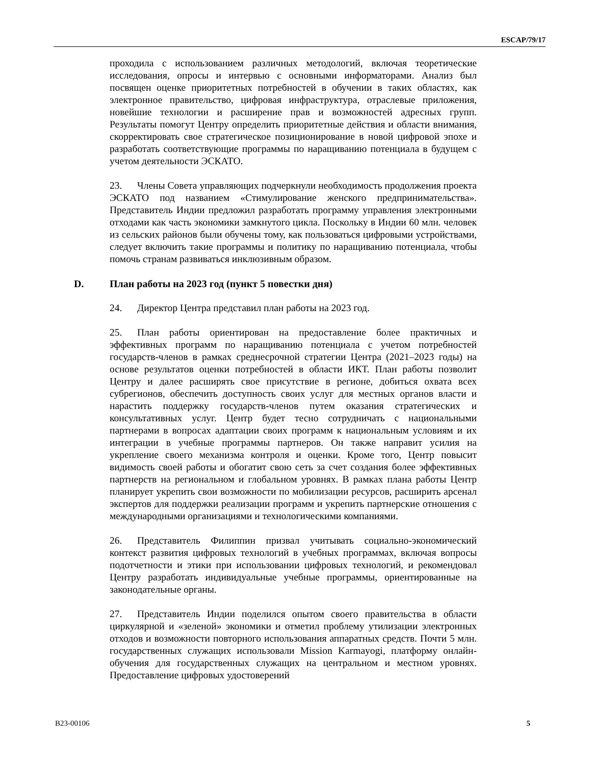ESCAP/79/17
проходила с использованием различных методологий, включая теоретические исследования, опросы и интервью с основными информаторами. Анализ был посвящен оценке приоритетных потребностей в обучении в таких областях, как электронное правительство, цифровая инфраструктура, отраслевые приложения, новейшие технологии и расширение прав и возможностей адресных групп. Результаты помогут Центру определить приоритетные действия и области внимания, скорректировать свое стратегическое позиционирование в новой цифровой эпохе и разработать соответствующие программы по наращиванию потенциала в будущем с учетом деятельности ЭСКАТО.
23. Члены Совета управляющих подчеркнули необходимость продолжения проекта ЭСКАТО под названием «Стимулирование женского предпринимательства». Представитель Индии предложил разработать программу управления электронными отходами как часть экономики замкнутого цикла. Поскольку в Индии 60 млн. человек из сельских районов были обучены тому, как пользоваться цифровыми устройствами, следует включить такие программы и политику по наращиванию потенциала, чтобы помочь странам развиваться инклюзивным образом.
D. План работы на 2023 год (пункт 5 повестки дня)
24. Директор Центра представил план работы на 2023 год.
25. План работы ориентирован на предоставление более практичных и эффективных программ по наращиванию потенциала с учетом потребностей государств-членов в рамках среднесрочной стратегии Центра (2021–2023 годы) на основе результатов оценки потребностей в области ИКТ. План работы позволит Центру и далее расширять свое присутствие в регионе, добиться охвата всех субрегионов, обеспечить доступность своих услуг для местных органов власти и нарастить поддержку государств-членов путем оказания стратегических и консультативных услуг. Центр будет тесно сотрудничать с национальными партнерами в вопросах адаптации своих программ к национальным условиям и их интеграции в учебные программы партнеров. Он также направит усилия на укрепление своего механизма контроля и оценки. Кроме того, Центр повысит видимость своей работы и обогатит свою сеть за счет создания более эффективных партнерств на региональном и глобальном уровнях. В рамках плана работы Центр планирует укрепить свои возможности по мобилизации ресурсов, расширить арсенал экспертов для поддержки реализации программ и укрепить партнерские отношения с международными организациями и технологическими компаниями.
26. Представитель Филиппин призвал учитывать социально-экономический контекст развития цифровых технологий в учебных программах, включая вопросы подотчетности и этики при использовании цифровых технологий, и рекомендовал Центру разработать индивидуальные учебные программы, ориентированные на законодательные органы.
27. Представитель Индии поделился опытом своего правительства в области циркулярной и «зеленой» экономики и отметил проблему утилизации электронных отходов и возможности повторного использования аппаратных средств. Почти 5 млн. государственных служащих использовали Mission Karmayogi, платформу онлайн-обучения для государственных служащих на центральном и местном уровнях. Предоставление цифровых удостоверений
B23-00106 5